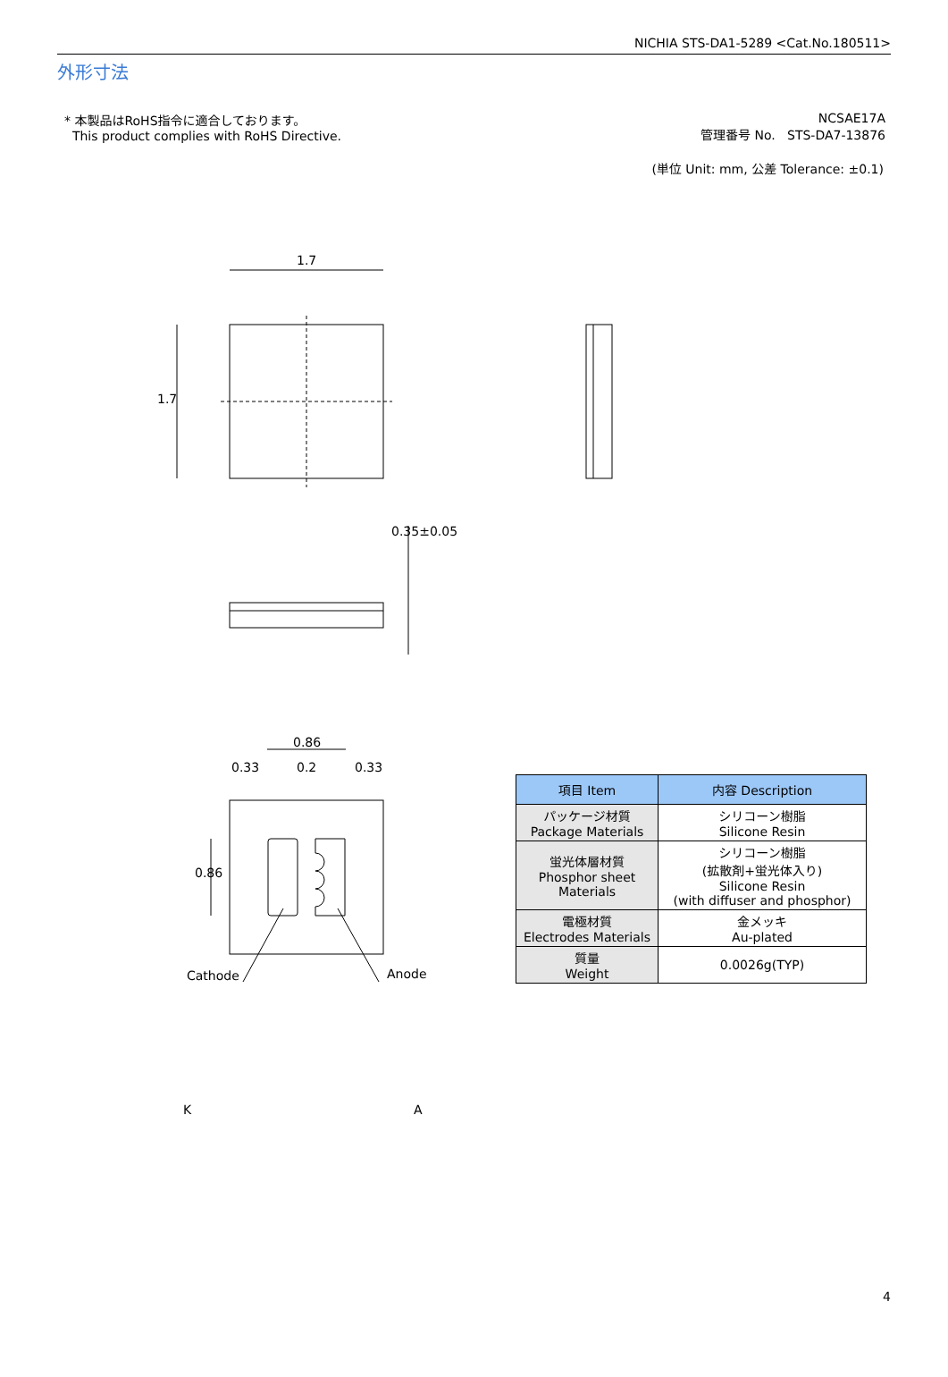NICHIA STS-DA1-5289 <Cat.No.180511>
外形寸法
* 本製品はRoHS指令に適合しております。
This product complies with RoHS Directive.
NCSAE17A
管理番号 No. STS-DA7-13876
(単位 Unit: mm, 公差 Tolerance: ±0.1)
1.7
1.7
0.35±0.05
0.86
0.33 0.2 0.33
0.86
Cathode Anode
K A
| 項目 Item | 内容 Description |
| --- | --- |
| パッケージ材質 Package Materials | シリコーン樹脂 Silicone Resin |
| 蛍光体層材質 Phosphor sheet Materials | シリコーン樹脂 (拡散剤+蛍光体入り) Silicone Resin (with diffuser and phosphor) |
| 電極材質 Electrodes Materials | 金メッキ Au-plated |
| 質量 Weight | 0.0026g(TYP) |
4